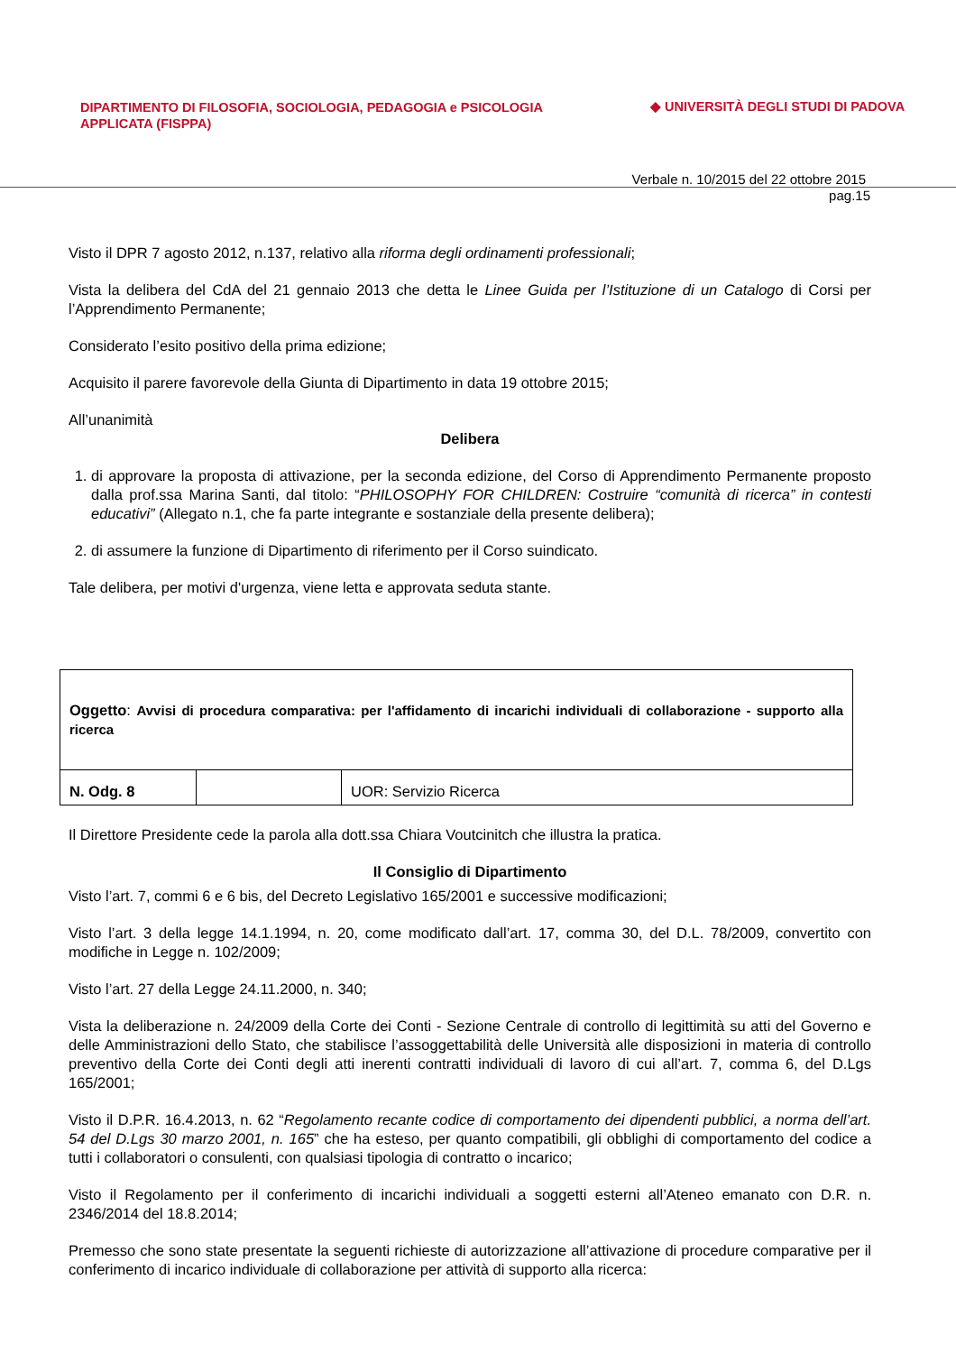DIPARTIMENTO DI FILOSOFIA, SOCIOLOGIA, PEDAGOGIA e PSICOLOGIA APPLICATA (FISPPA)
◆ UNIVERSITÀ DEGLI STUDI DI PADOVA
Verbale n. 10/2015 del 22 ottobre 2015
pag.15
Visto il DPR 7 agosto 2012, n.137, relativo alla riforma degli ordinamenti professionali;
Vista la delibera del CdA del 21 gennaio 2013 che detta le Linee Guida per l’Istituzione di un Catalogo di Corsi per l’Apprendimento Permanente;
Considerato l’esito positivo della prima edizione;
Acquisito il parere favorevole della Giunta di Dipartimento in data 19 ottobre 2015;
All’unanimità
Delibera
1. di approvare la proposta di attivazione, per la seconda edizione, del Corso di Apprendimento Permanente proposto dalla prof.ssa Marina Santi, dal titolo: “PHILOSOPHY FOR CHILDREN: Costruire “comunità di ricerca” in contesti educativi” (Allegato n.1, che fa parte integrante e sostanziale della presente delibera);
2. di assumere la funzione di Dipartimento di riferimento per il Corso suindicato.
Tale delibera, per motivi d'urgenza, viene letta e approvata seduta stante.
| Oggetto : Avvisi di procedura comparativa: per l'affidamento di incarichi individuali di collaborazione - supporto alla ricerca | | |
| N. Odg. 8 | | UOR: Servizio Ricerca |
Il Direttore Presidente cede la parola alla dott.ssa Chiara Voutcinitch che illustra la pratica.
Il Consiglio di Dipartimento
Visto l’art. 7, commi 6 e 6 bis, del Decreto Legislativo 165/2001 e successive modificazioni;
Visto l’art. 3 della legge 14.1.1994, n. 20, come modificato dall’art. 17, comma 30, del D.L. 78/2009, convertito con modifiche in Legge n. 102/2009;
Visto l’art. 27 della Legge 24.11.2000, n. 340;
Vista la deliberazione n. 24/2009 della Corte dei Conti - Sezione Centrale di controllo di legittimità su atti del Governo e delle Amministrazioni dello Stato, che stabilisce l’assoggettabilità delle Università alle disposizioni in materia di controllo preventivo della Corte dei Conti degli atti inerenti contratti individuali di lavoro di cui all’art. 7, comma 6, del D.Lgs 165/2001;
Visto il D.P.R. 16.4.2013, n. 62 “Regolamento recante codice di comportamento dei dipendenti pubblici, a norma dell’art. 54 del D.Lgs 30 marzo 2001, n. 165” che ha esteso, per quanto compatibili, gli obblighi di comportamento del codice a tutti i collaboratori o consulenti, con qualsiasi tipologia di contratto o incarico;
Visto il Regolamento per il conferimento di incarichi individuali a soggetti esterni all’Ateneo emanato con D.R. n. 2346/2014 del 18.8.2014;
Premesso che sono state presentate la seguenti richieste di autorizzazione all’attivazione di procedure comparative per il conferimento di incarico individuale di collaborazione per attività di supporto alla ricerca: